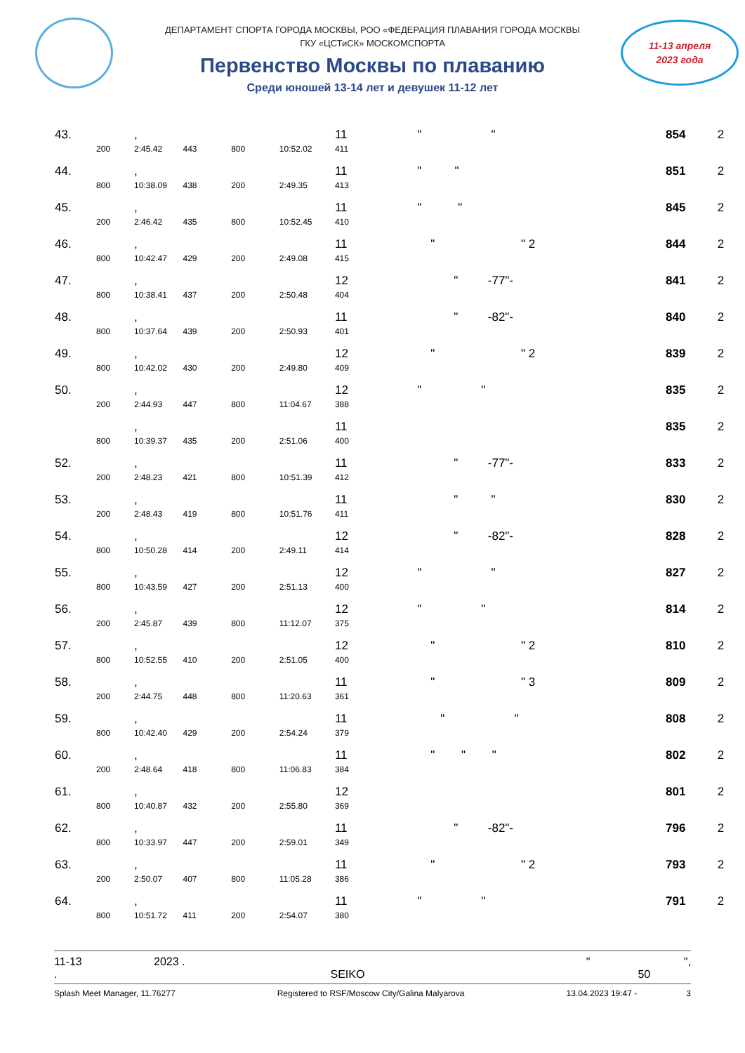ДЕПАРТАМЕНТ СПОРТА ГОРОДА МОСКВЫ, РОО «ФЕДЕРАЦИЯ ПЛАВАНИЯ ГОРОДА МОСКВЫ
ГКУ «ЦСТиСК» МОСКОМСПОРТА
Первенство Москвы по плаванию
Среди юношей 13-14 лет и девушек 11-12 лет
11-13 апреля
2023 года
| 43. | | , | | | | 11 | " " | 854 | 2 |
| | 200 | 2:45.42 | 443 | 800 | 10:52.02 | 411 | | | |
| 44. | | , | | | | 11 | " " | 851 | 2 |
| | 800 | 10:38.09 | 438 | 200 | 2:49.35 | 413 | | | |
| 45. | | , | | | | 11 | " " | 845 | 2 |
| | 200 | 2:46.42 | 435 | 800 | 10:52.45 | 410 | | | |
| 46. | | , | | | | 11 | " " 2 | 844 | 2 |
| | 800 | 10:42.47 | 429 | 200 | 2:49.08 | 415 | | | |
| 47. | | , | | | | 12 | " -77"- | 841 | 2 |
| | 800 | 10:38.41 | 437 | 200 | 2:50.48 | 404 | | | |
| 48. | | , | | | | 11 | " -82"- | 840 | 2 |
| | 800 | 10:37.64 | 439 | 200 | 2:50.93 | 401 | | | |
| 49. | | , | | | | 12 | " " 2 | 839 | 2 |
| | 800 | 10:42.02 | 430 | 200 | 2:49.80 | 409 | | | |
| 50. | | , | | | | 12 | " " | 835 | 2 |
| | 200 | 2:44.93 | 447 | 800 | 11:04.67 | 388 | | | |
| | | , | | | | 11 | | 835 | 2 |
| | 800 | 10:39.37 | 435 | 200 | 2:51.06 | 400 | | | |
| 52. | | , | | | | 11 | " -77"- | 833 | 2 |
| | 200 | 2:48.23 | 421 | 800 | 10:51.39 | 412 | | | |
| 53. | | , | | | | 11 | " " | 830 | 2 |
| | 200 | 2:48.43 | 419 | 800 | 10:51.76 | 411 | | | |
| 54. | | , | | | | 12 | " -82"- | 828 | 2 |
| | 800 | 10:50.28 | 414 | 200 | 2:49.11 | 414 | | | |
| 55. | | , | | | | 12 | " " | 827 | 2 |
| | 800 | 10:43.59 | 427 | 200 | 2:51.13 | 400 | | | |
| 56. | | , | | | | 12 | " " | 814 | 2 |
| | 200 | 2:45.87 | 439 | 800 | 11:12.07 | 375 | | | |
| 57. | | , | | | | 12 | " " 2 | 810 | 2 |
| | 800 | 10:52.55 | 410 | 200 | 2:51.05 | 400 | | | |
| 58. | | , | | | | 11 | " " 3 | 809 | 2 |
| | 200 | 2:44.75 | 448 | 800 | 11:20.63 | 361 | | | |
| 59. | | , | | | | 11 | " " | 808 | 2 |
| | 800 | 10:42.40 | 429 | 200 | 2:54.24 | 379 | | | |
| 60. | | , | | | | 11 | " " " | 802 | 2 |
| | 200 | 2:48.64 | 418 | 800 | 11:06.83 | 384 | | | |
| 61. | | , | | | | 12 | | 801 | 2 |
| | 800 | 10:40.87 | 432 | 200 | 2:55.80 | 369 | | | |
| 62. | | , | | | | 11 | " -82"- | 796 | 2 |
| | 800 | 10:33.97 | 447 | 200 | 2:59.01 | 349 | | | |
| 63. | | , | | | | 11 | " " 2 | 793 | 2 |
| | 200 | 2:50.07 | 407 | 800 | 11:05.28 | 386 | | | |
| 64. | | , | | | | 11 | " " | 791 | 2 |
| | 800 | 10:51.72 | 411 | 200 | 2:54.07 | 380 | | | |
11-13 2023 . " ",
. SEIKO 50
Splash Meet Manager, 11.76277 Registered to RSF/Moscow City/Galina Malyarova 13.04.2023 19:47 - 3